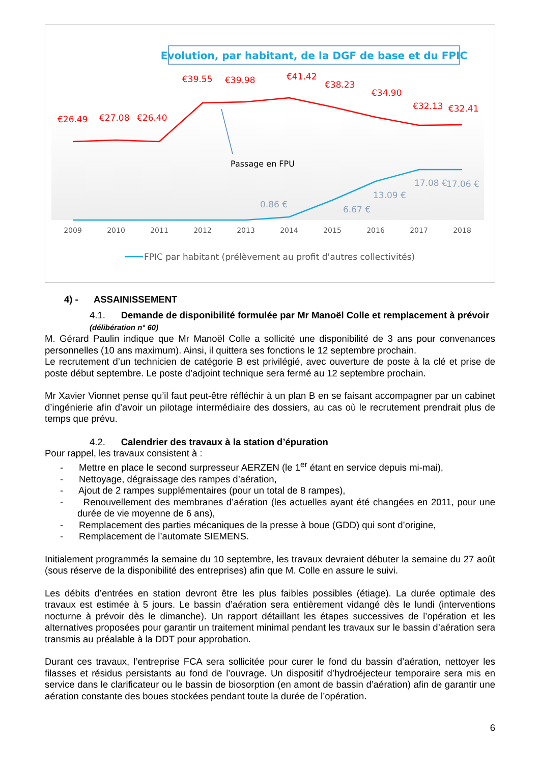Evolution, par habitant, de la DGF de base et du FPIC
€26.49
€27.08
€26.40
€39.55
€39.98
€41.42
€38.23
€34.90
€32.13
€32.41
0.86 €
6.67 €
13.09 €
17.08 €
17.06 €
Passage en FPU
2009
2010
2011
2012
2013
2014
2015
2016
2017
2018
FPIC par habitant (prélèvement au profit d'autres collectivités)
4) - ASSAINISSEMENT
4.1. Demande de disponibilité formulée par Mr Manoël Colle et remplacement à prévoir (délibération n° 60)
M. Gérard Paulin indique que Mr Manoël Colle a sollicité une disponibilité de 3 ans pour convenances personnelles (10 ans maximum). Ainsi, il quittera ses fonctions le 12 septembre prochain.
Le recrutement d’un technicien de catégorie B est privilégié, avec ouverture de poste à la clé et prise de poste début septembre. Le poste d’adjoint technique sera fermé au 12 septembre prochain.
Mr Xavier Vionnet pense qu’il faut peut-être réfléchir à un plan B en se faisant accompagner par un cabinet d’ingénierie afin d’avoir un pilotage intermédiaire des dossiers, au cas où le recrutement prendrait plus de temps que prévu.
4.2. Calendrier des travaux à la station d’épuration
Pour rappel, les travaux consistent à :
- Mettre en place le second surpresseur AERZEN (le 1<sup>er</sup> étant en service depuis mi-mai),
- Nettoyage, dégraissage des rampes d’aération,
- Ajout de 2 rampes supplémentaires (pour un total de 8 rampes),
- Renouvellement des membranes d’aération (les actuelles ayant été changées en 2011, pour une durée de vie moyenne de 6 ans),
- Remplacement des parties mécaniques de la presse à boue (GDD) qui sont d’origine,
- Remplacement de l’automate SIEMENS.
Initialement programmés la semaine du 10 septembre, les travaux devraient débuter la semaine du 27 août (sous réserve de la disponibilité des entreprises) afin que M. Colle en assure le suivi.
Les débits d’entrées en station devront être les plus faibles possibles (étiage). La durée optimale des travaux est estimée à 5 jours. Le bassin d’aération sera entièrement vidangé dès le lundi (interventions nocturne à prévoir dès le dimanche). Un rapport détaillant les étapes successives de l’opération et les alternatives proposées pour garantir un traitement minimal pendant les travaux sur le bassin d’aération sera transmis au préalable à la DDT pour approbation.
Durant ces travaux, l’entreprise FCA sera sollicitée pour curer le fond du bassin d’aération, nettoyer les filasses et résidus persistants au fond de l’ouvrage. Un dispositif d’hydroéjecteur temporaire sera mis en service dans le clarificateur ou le bassin de biosorption (en amont de bassin d’aération) afin de garantir une aération constante des boues stockées pendant toute la durée de l’opération.
6